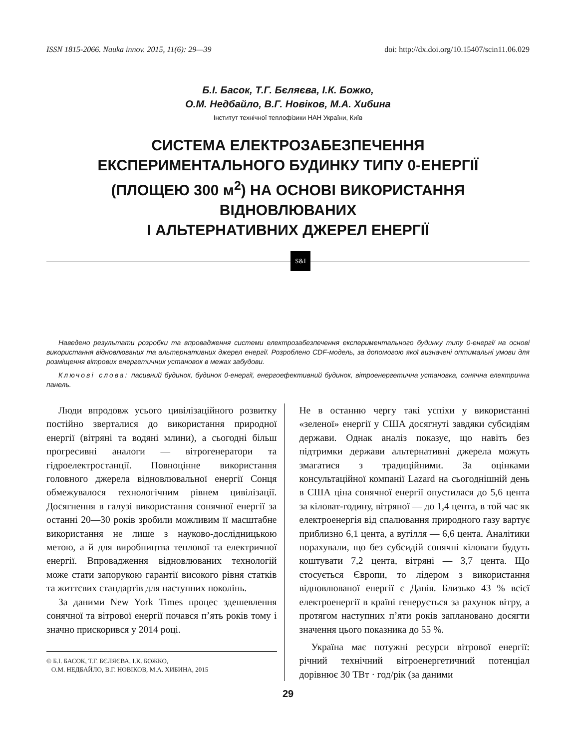ISSN 1815-2066. Nauka innov. 2015, 11(6): 29—39 doi: http://dx.doi.org/10.15407/scin11.06.029
Б.І. Басок, Т.Г. Бєляєва, І.К. Божко,
О.М. Недбайло, В.Г. Новіков, М.А. Хибина
Інститут технічної теплофізики НАН України, Київ
СИСТЕМА ЕЛЕКТРОЗАБЕЗПЕЧЕННЯ
ЕКСПЕРИМЕНТАЛЬНОГО БУДИНКУ ТИПУ 0-ЕНЕРГІЇ
(ПЛОЩЕЮ 300 м<sup>2</sup>) НА ОСНОВІ ВИКОРИСТАННЯ ВІДНОВЛЮВАНИХ
І АЛЬТЕРНАТИВНИХ ДЖЕРЕЛ ЕНЕРГІЇ
S&I
Наведено результати розробки та впровадження системи електрозабезпечення експериментального будинку типу 0-енергії на основі використання відновлюваних та альтернативних джерел енергії. Розроблено CDF-модель, за допомогою якої визначені оптимальні умови для розміщення вітрових енергетичних установок в межах забудови.
Ключові слова: пасивний будинок, будинок 0-енергії, енергоефективний будинок, вітроенергетична установка, сонячна електрична панель.
Люди впродовж усього цивілізаційного розвитку постійно зверталися до використання природної енергії (вітряні та водяні млини), а сьогодні більш прогресивні аналоги — вітрогенератори та гідроелектростанції. Повноцінне використання головного джерела відновлювальної енергії Сонця обмежувалося технологічним рівнем цивілізації. Досягнення в галузі використання сонячної енергії за останні 20—30 років зробили можливим її масштабне використання не лише з науково-дослідницькою метою, а й для виробництва теплової та електричної енергії. Впровадження відновлюваних технологій може стати запорукою гарантії високого рівня статків та життєвих стандартів для наступних поколінь.
За даними New York Times процес здешевлення сонячної та вітрової енергії почався п’ять років тому і значно прискорився у 2014 році.
© Б.І. БАСОК, Т.Г. БЄЛЯЄВА, І.К. БОЖКО,
О.М. НЕДБАЙЛО, В.Г. НОВІКОВ, М.А. ХИБИНА, 2015
Не в останню чергу такі успіхи у використанні «зеленої» енергії у США досягнуті завдяки субсидіям держави. Однак аналіз показує, що навіть без підтримки держави альтернативні джерела можуть змагатися з традиційними. За оцінками консультаційної компанії Lazard на сьогоднішній день в США ціна сонячної енергії опустилася до 5,6 цента за кіловат-годину, вітряної — до 1,4 цента, в той час як електроенергія від спалювання природного газу вартує приблизно 6,1 цента, а вугілля — 6,6 цента. Аналітики порахували, що без субсидій сонячні кіловати будуть коштувати 7,2 цента, вітряні — 3,7 цента. Що стосується Європи, то лідером з використання відновлюваної енергії є Данія. Близько 43 % всієї електроенергії в країні генерується за рахунок вітру, а протягом наступних п’яти років заплановано досягти значення цього показника до 55 %.
Україна має потужні ресурси вітрової енергії: річний технічний вітроенергетичний потенціал дорівнює 30 ТВт · год/рік (за даними
29